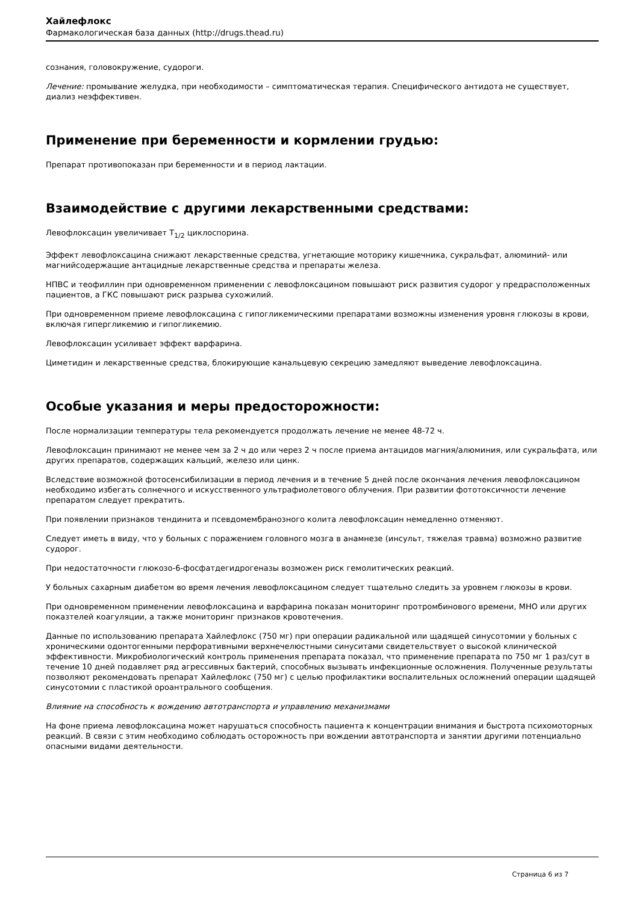Хайлефлокс
Фармакологическая база данных (http://drugs.thead.ru)
сознания, головокружение, судороги.
Лечение: промывание желудка, при необходимости – симптоматическая терапия. Специфического антидота не существует, диализ неэффективен.
Применение при беременности и кормлении грудью:
Препарат противопоказан при беременности и в период лактации.
Взаимодействие с другими лекарственными средствами:
Левофлоксацин увеличивает T<sub>1/2</sub> циклоспорина.
Эффект левофлоксацина снижают лекарственные средства, угнетающие моторику кишечника, сукральфат, алюминий- или магнийсодержащие антацидные лекарственные средства и препараты железа.
НПВС и теофиллин при одновременном применении с левофлоксацином повышают риск развития судорог у предрасположенных пациентов, а ГКС повышают риск разрыва сухожилий.
При одновременном приеме левофлоксацина с гипогликемическими препаратами возможны изменения уровня глюкозы в крови, включая гипергликемию и гипогликемию.
Левофлоксацин усиливает эффект варфарина.
Циметидин и лекарственные средства, блокирующие канальцевую секрецию замедляют выведение левофлоксацина.
Особые указания и меры предосторожности:
После нормализации температуры тела рекомендуется продолжать лечение не менее 48-72 ч.
Левофлоксацин принимают не менее чем за 2 ч до или через 2 ч после приема антацидов магния/алюминия, или сукральфата, или других препаратов, содержащих кальций, железо или цинк.
Вследствие возможной фотосенсибилизации в период лечения и в течение 5 дней после окончания лечения левофлоксацином необходимо избегать солнечного и искусственного ультрафиолетового облучения. При развитии фототоксичности лечение препаратом следует прекратить.
При появлении признаков тендинита и псевдомембранозного колита левофлоксацин немедленно отменяют.
Следует иметь в виду, что у больных с поражением головного мозга в анамнезе (инсульт, тяжелая травма) возможно развитие судорог.
При недостаточности глюкозо-6-фосфатдегидрогеназы возможен риск гемолитических реакций.
У больных сахарным диабетом во время лечения левофлоксацином следует тщательно следить за уровнем глюкозы в крови.
При одновременном применении левофлоксацина и варфарина показан мониторинг протромбинового времени, МНО или других показтелей коагуляции, а также мониторинг признаков кровотечения.
Данные по использованию препарата Хайлефлокс (750 мг) при операции радикальной или щадящей синусотомии у больных с хроническими одонтогенными перфоративными верхнечелюстными синуситами свидетельствует о высокой клинической эффективности. Микробиологический контроль применения препарата показал, что применение препарата по 750 мг 1 раз/сут в течение 10 дней подавляет ряд агрессивных бактерий, способных вызывать инфекционные осложнения. Полученные результаты позволяют рекомендовать препарат Хайлефлокс (750 мг) с целью профилактики воспалительных осложнений операции щадящей синусотомии с пластикой ороантрального сообщения.
Влияние на способность к вождению автотранспорта и управлению механизмами
На фоне приема левофлоксацина может нарушаться способность пациента к концентрации внимания и быстрота психомоторных реакций. В связи с этим необходимо соблюдать осторожность при вождении автотранспорта и занятии другими потенциально опасными видами деятельности.
Страница 6 из 7